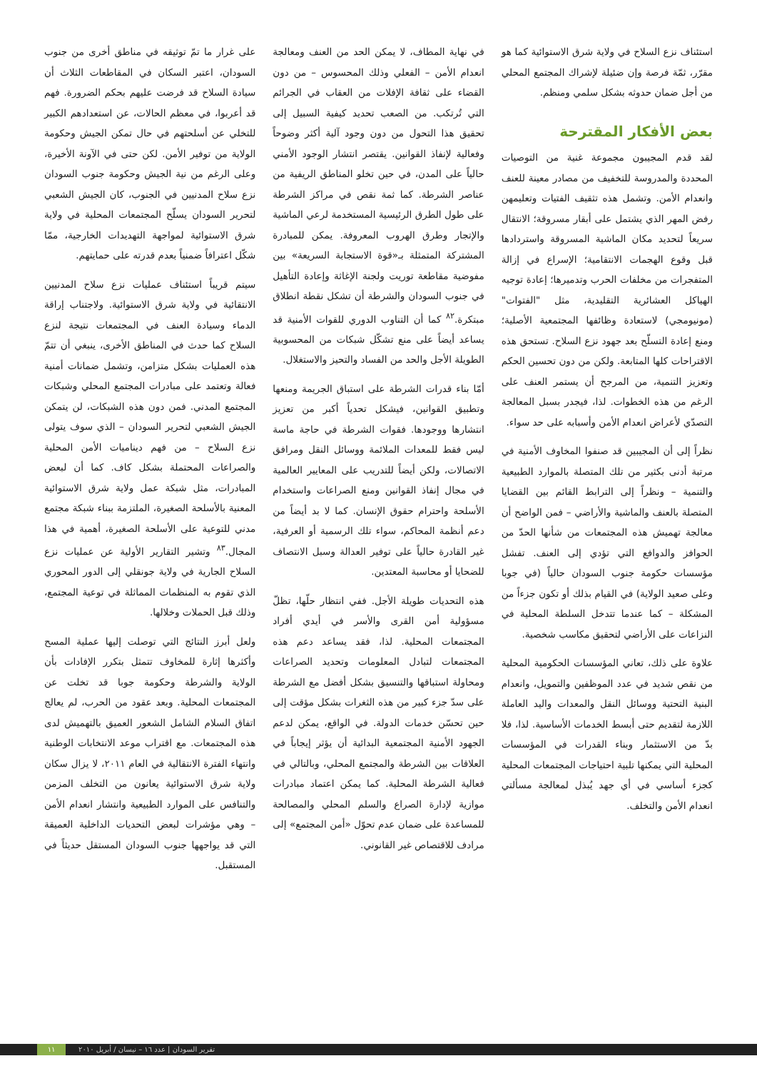استئناف نزع السلاح في ولاية شرق الاستوائية كما هو مقرّر، ثمّة فرصة وإن ضئيلة لإشراك المجتمع المحلي من أجل ضمان حدوثه بشكل سلمي ومنظم.
بعض الأفكار المقترحة
لقد قدم المجيبون مجموعة غنية من التوصيات المحددة والمدروسة للتخفيف من مصادر معينة للعنف وانعدام الأمن. وتشمل هذه تثقيف الفتيات وتعليمهن رفض المهر الذي يشتمل على أبقار مسروقة؛ الانتقال سريعاً لتحديد مكان الماشية المسروقة واستردادها قبل وقوع الهجمات الانتقامية؛ الإسراع في إزالة المتفجرات من مخلفات الحرب وتدميرها؛ إعادة توجيه الهياكل العشائرية التقليدية، مثل "الفتوات" (مونيومجي) لاستعادة وظائفها المجتمعية الأصلية؛ ومنع إعادة التسلّح بعد جهود نزع السلاح. تستحق هذه الاقتراحات كلها المتابعة. ولكن من دون تحسين الحكم وتعزيز التنمية، من المرجح أن يستمر العنف على الرغم من هذه الخطوات. لذا، فيجدر بسبل المعالجة التصدّي لأعراض انعدام الأمن وأسبابه على حد سواء.
نظراً إلى أن المجيبين قد صنفوا المخاوف الأمنية في مرتبة أدنى بكثير من تلك المتصلة بالموارد الطبيعية والتنمية – ونظراً إلى الترابط القائم بين القضايا المتصلة بالعنف والماشية والأراضي – فمن الواضح أن معالجة تهميش هذه المجتمعات من شأنها الحدّ من الحوافز والدوافع التي تؤدي إلى العنف. تفشل مؤسسات حكومة جنوب السودان حالياً (في جوبا وعلى صعيد الولاية) في القيام بذلك أو تكون جزءاً من المشكلة – كما عندما تتدخل السلطة المحلية في النزاعات على الأراضي لتحقيق مكاسب شخصية.
علاوة على ذلك، تعاني المؤسسات الحكومية المحلية من نقص شديد في عدد الموظفين والتمويل، وانعدام البنية التحتية ووسائل النقل والمعدات واليد العاملة اللازمة لتقديم حتى أبسط الخدمات الأساسية. لذا، فلا بدّ من الاستثمار وبناء القدرات في المؤسسات المحلية التي يمكنها تلبية احتياجات المجتمعات المحلية كجزء أساسي في أي جهد يُبذل لمعالجة مسألتي انعدام الأمن والتخلف.
في نهاية المطاف، لا يمكن الحد من العنف ومعالجة انعدام الأمن – الفعلي وذلك المحسوس – من دون القضاء على ثقافة الإفلات من العقاب في الجرائم التي تُرتكب. من الصعب تحديد كيفية السبيل إلى تحقيق هذا التحول من دون وجود آلية أكثر وضوحاً وفعالية لإنفاذ القوانين. يقتصر انتشار الوجود الأمني حالياً على المدن، في حين تخلو المناطق الريفية من عناصر الشرطة. كما ثمة نقص في مراكز الشرطة على طول الطرق الرئيسية المستخدمة لرعي الماشية والإتجار وطرق الهروب المعروفة. يمكن للمبادرة المشتركة المتمثلة بـ«قوة الاستجابة السريعة» بين مفوضية مقاطعة توريت ولجنة الإغاثة وإعادة التأهيل في جنوب السودان والشرطة أن تشكل نقطة انطلاق مبتكرة.<sup>٨٢</sup> كما أن التناوب الدوري للقوات الأمنية قد يساعد أيضاً على منع تشكّل شبكات من المحسوبية الطويلة الأجل والحد من الفساد والتحيز والاستغلال.
أمّا بناء قدرات الشرطة على استباق الجريمة ومنعها وتطبيق القوانين، فيشكل تحدياً أكبر من تعزيز انتشارها ووجودها. فقوات الشرطة في حاجة ماسة ليس فقط للمعدات الملائمة ووسائل النقل ومرافق الاتصالات، ولكن أيضاً للتدريب على المعايير العالمية في مجال إنفاذ القوانين ومنع الصراعات واستخدام الأسلحة واحترام حقوق الإنسان. كما لا بد أيضاً من دعم أنظمة المحاكم، سواء تلك الرسمية أو العرفية، غير القادرة حالياً على توفير العدالة وسبل الانتصاف للضحايا أو محاسبة المعتدين.
هذه التحديات طويلة الأجل. ففي انتظار حلّها، تظلّ مسؤولية أمن القرى والأسر في أيدي أفراد المجتمعات المحلية. لذا، فقد يساعد دعم هذه المجتمعات لتبادل المعلومات وتحديد الصراعات ومحاولة استباقها والتنسيق بشكل أفضل مع الشرطة على سدّ جزء كبير من هذه الثغرات بشكل مؤقت إلى حين تحسّن خدمات الدولة. في الواقع، يمكن لدعم الجهود الأمنية المجتمعية البدائية أن يؤثر إيجاباً في العلاقات بين الشرطة والمجتمع المحلي، وبالتالي في فعالية الشرطة المحلية. كما يمكن اعتماد مبادرات موازية لإدارة الصراع والسلم المحلي والمصالحة للمساعدة على ضمان عدم تحوّل «أمن المجتمع» إلى مرادف للاقتصاص غير القانوني.
على غرار ما تمّ توثيقه في مناطق أخرى من جنوب السودان، اعتبر السكان في المقاطعات الثلاث أن سيادة السلاح قد فرضت عليهم بحكم الضرورة. فهم قد أعربوا، في معظم الحالات، عن استعدادهم الكبير للتخلي عن أسلحتهم في حال تمكن الجيش وحكومة الولاية من توفير الأمن. لكن حتى في الآونة الأخيرة، وعلى الرغم من نية الجيش وحكومة جنوب السودان نزع سلاح المدنيين في الجنوب، كان الجيش الشعبي لتحرير السودان يسلّح المجتمعات المحلية في ولاية شرق الاستوائية لمواجهة التهديدات الخارجية، ممّا شكّل اعترافاً ضمنياً بعدم قدرته على حمايتهم.
سيتم قريباً استئناف عمليات نزع سلاح المدنيين الانتقائية في ولاية شرق الاستوائية. ولاجتناب إراقة الدماء وسيادة العنف في المجتمعات نتيجة لنزع السلاح كما حدث في المناطق الأخرى، ينبغي أن تتمّ هذه العمليات بشكل متزامن، وتشمل ضمانات أمنية فعالة وتعتمد على مبادرات المجتمع المحلي وشبكات المجتمع المدني. فمن دون هذه الشبكات، لن يتمكن الجيش الشعبي لتحرير السودان – الذي سوف يتولى نزع السلاح – من فهم ديناميات الأمن المحلية والصراعات المحتملة بشكل كاف. كما أن لبعض المبادرات، مثل شبكة عمل ولاية شرق الاستوائية المعنية بالأسلحة الصغيرة، الملتزمة ببناء شبكة مجتمع مدني للتوعية على الأسلحة الصغيرة، أهمية في هذا المجال.<sup>٨٣</sup> وتشير التقارير الأولية عن عمليات نزع السلاح الجارية في ولاية جونقلي إلى الدور المحوري الذي تقوم به المنظمات المماثلة في توعية المجتمع، وذلك قبل الحملات وخلالها.
ولعل أبرز النتائج التي توصلت إليها عملية المسح وأكثرها إثارة للمخاوف تتمثل بتكرر الإفادات بأن الولاية والشرطة وحكومة جوبا قد تخلت عن المجتمعات المحلية. وبعد عقود من الحرب، لم يعالج اتفاق السلام الشامل الشعور العميق بالتهميش لدى هذه المجتمعات. مع اقتراب موعد الانتخابات الوطنية وانتهاء الفترة الانتقالية في العام ٢٠١١، لا يزال سكان ولاية شرق الاستوائية يعانون من التخلف المزمن والتنافس على الموارد الطبيعية وانتشار انعدام الأمن – وهي مؤشرات لبعض التحديات الداخلية العميقة التي قد يواجهها جنوب السودان المستقل حديثاً في المستقبل.
تقرير السودان | عدد ١٦ – نيسان / أبريل ٢٠١٠
١١